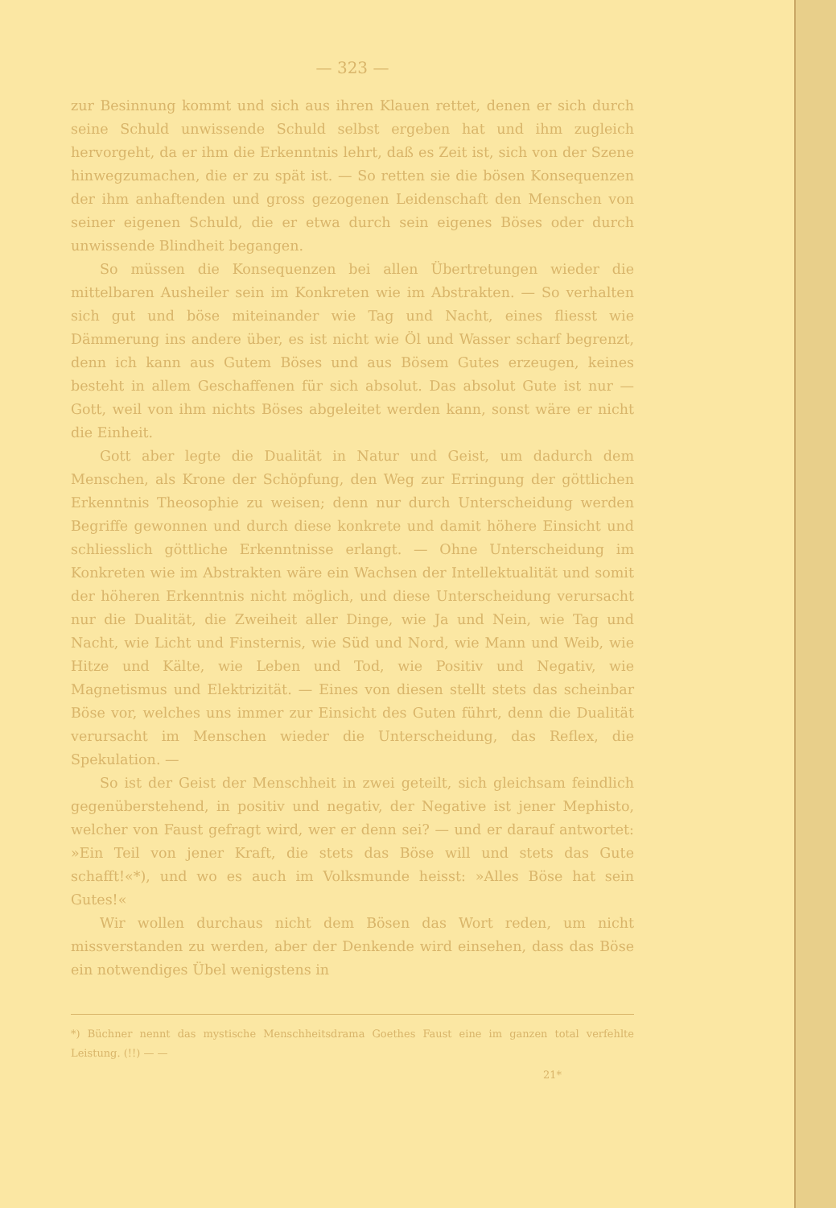— 323 —
zur Besinnung kommt und sich aus ihren Klauen rettet, denen er sich durch seine Schuld unwissende Schuld selbst ergeben hat und ihm zugleich hervorgeht, da er ihm die Erkenntnis lehrt, daß es Zeit ist, sich von der Szene hinwegzumachen, die er zu spät ist. — So retten sie die bösen Konsequenzen der ihm anhaftenden und gross gezogenen Leidenschaft den Menschen von seiner eigenen Schuld, die er etwa durch sein eigenes Böses oder durch unwissende Blindheit begangen.
So müssen die Konsequenzen bei allen Übertretungen wieder die mittelbaren Ausheiler sein im Konkreten wie im Abstrakten. — So verhalten sich gut und böse miteinander wie Tag und Nacht, eines fliesst wie Dämmerung ins andere über, es ist nicht wie Öl und Wasser scharf begrenzt, denn ich kann aus Gutem Böses und aus Bösem Gutes erzeugen, keines besteht in allem Geschaffenen für sich absolut. Das absolut Gute ist nur — Gott, weil von ihm nichts Böses abgeleitet werden kann, sonst wäre er nicht die Einheit.
Gott aber legte die Dualität in Natur und Geist, um dadurch dem Menschen, als Krone der Schöpfung, den Weg zur Erringung der göttlichen Erkenntnis Theosophie zu weisen; denn nur durch Unterscheidung werden Begriffe gewonnen und durch diese konkrete und damit höhere Einsicht und schliesslich göttliche Erkenntnisse erlangt. — Ohne Unterscheidung im Konkreten wie im Abstrakten wäre ein Wachsen der Intellektualität und somit der höheren Erkenntnis nicht möglich, und diese Unterscheidung verursacht nur die Dualität, die Zweiheit aller Dinge, wie Ja und Nein, wie Tag und Nacht, wie Licht und Finsternis, wie Süd und Nord, wie Mann und Weib, wie Hitze und Kälte, wie Leben und Tod, wie Positiv und Negativ, wie Magnetismus und Elektrizität. — Eines von diesen stellt stets das scheinbar Böse vor, welches uns immer zur Einsicht des Guten führt, denn die Dualität verursacht im Menschen wieder die Unterscheidung, das Reflex, die Spekulation. —
So ist der Geist der Menschheit in zwei geteilt, sich gleichsam feindlich gegenüberstehend, in positiv und negativ, der Negative ist jener Mephisto, welcher von Faust gefragt wird, wer er denn sei? — und er darauf antwortet: »Ein Teil von jener Kraft, die stets das Böse will und stets das Gute schafft!«*), und wo es auch im Volksmunde heisst: »Alles Böse hat sein Gutes!«
Wir wollen durchaus nicht dem Bösen das Wort reden, um nicht missverstanden zu werden, aber der Denkende wird einsehen, dass das Böse ein notwendiges Übel wenigstens in
*) Büchner nennt das mystische Menschheitsdrama Goethes Faust eine im ganzen total verfehlte Leistung. (!!) — —
21*